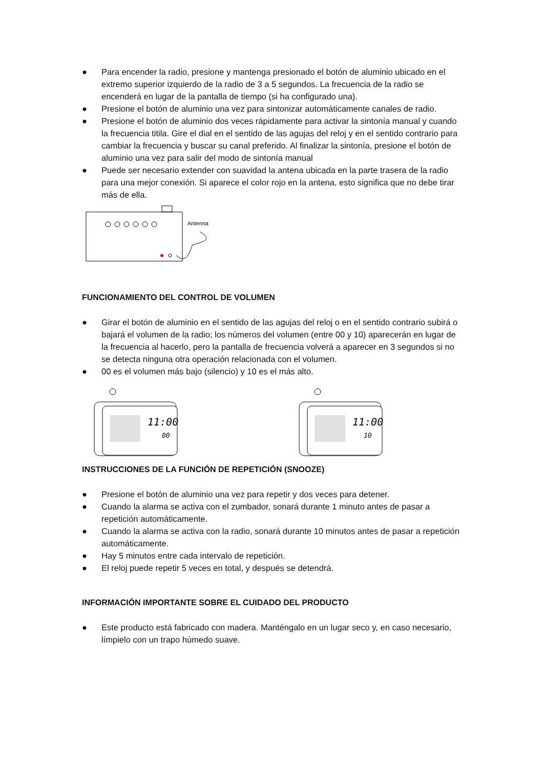● Para encender la radio, presione y mantenga presionado el botón de aluminio ubicado en el extremo superior izquierdo de la radio de 3 a 5 segundos. La frecuencia de la radio se encenderá en lugar de la pantalla de tiempo (si ha configurado una).
● Presione el botón de aluminio una vez para sintonizar automáticamente canales de radio.
● Presione el botón de aluminio dos veces rápidamente para activar la sintonía manual y cuando la frecuencia titila. Gire el dial en el sentido de las agujas del reloj y en el sentido contrario para cambiar la frecuencia y buscar su canal preferido. Al finalizar la sintonía, presione el botón de aluminio una vez para salir del modo de sintonía manual
● Puede ser necesario extender con suavidad la antena ubicada en la parte trasera de la radio para una mejor conexión. Si aparece el color rojo en la antena, esto significa que no debe tirar más de ella.
Antenna
FUNCIONAMIENTO DEL CONTROL DE VOLUMEN
● Girar el botón de aluminio en el sentido de las agujas del reloj o en el sentido contrario subirá o bajará el volumen de la radio; los números del volumen (entre 00 y 10) aparecerán en lugar de la frecuencia al hacerlo, pero la pantalla de frecuencia volverá a aparecer en 3 segundos si no se detecta ninguna otra operación relacionada con el volumen.
● 00 es el volumen más bajo (silencio) y 10 es el más alto.
11:00
00
11:00
10
INSTRUCCIONES DE LA FUNCIÓN DE REPETICIÓN (SNOOZE)
● Presione el botón de aluminio una vez para repetir y dos veces para detener.
● Cuando la alarma se activa con el zumbador, sonará durante 1 minuto antes de pasar a repetición automáticamente.
● Cuando la alarma se activa con la radio, sonará durante 10 minutos antes de pasar a repetición automáticamente.
● Hay 5 minutos entre cada intervalo de repetición.
● El reloj puede repetir 5 veces en total, y después se detendrá.
INFORMACIÓN IMPORTANTE SOBRE EL CUIDADO DEL PRODUCTO
● Este producto está fabricado con madera. Manténgalo en un lugar seco y, en caso necesario, límpielo con un trapo húmedo suave.